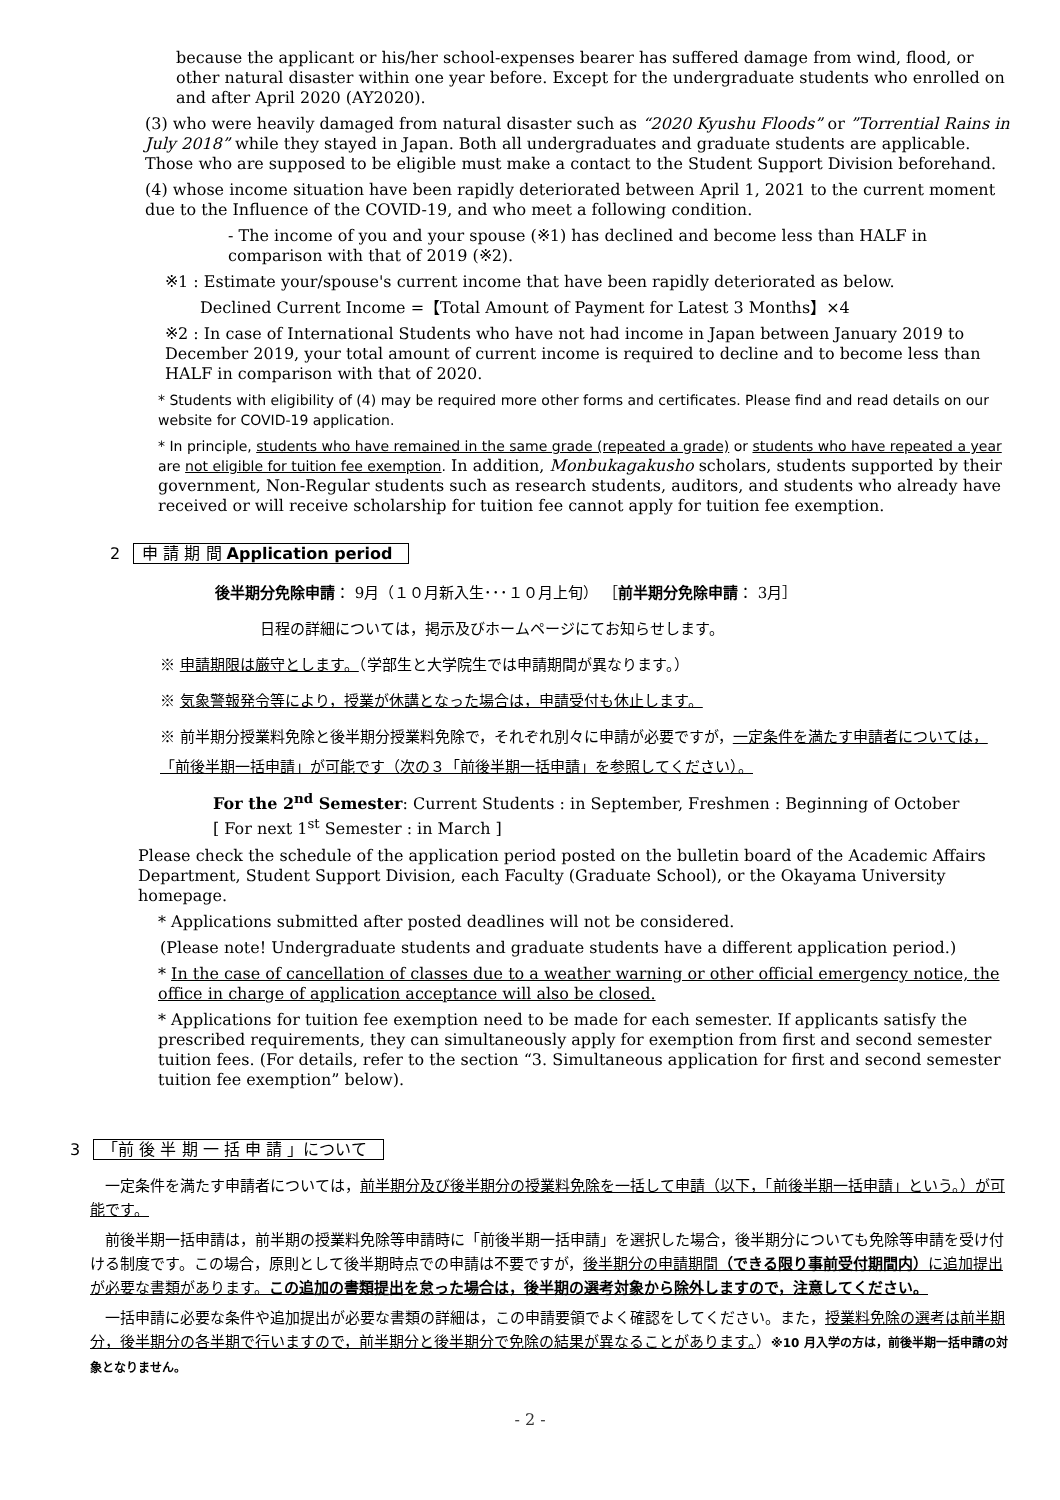because the applicant or his/her school-expenses bearer has suffered damage from wind, flood, or other natural disaster within one year before. Except for the undergraduate students who enrolled on and after April 2020 (AY2020).
(3) who were heavily damaged from natural disaster such as “2020 Kyushu Floods” or ”Torrential Rains in July 2018” while they stayed in Japan. Both all undergraduates and graduate students are applicable. Those who are supposed to be eligible must make a contact to the Student Support Division beforehand.
(4) whose income situation have been rapidly deteriorated between April 1, 2021 to the current moment due to the Influence of the COVID-19, and who meet a following condition.
- The income of you and your spouse (※1) has declined and become less than HALF in comparison with that of 2019 (※2).
※1 : Estimate your/spouse's current income that have been rapidly deteriorated as below.
Declined Current Income =【Total Amount of Payment for Latest 3 Months】×4
※2 : In case of International Students who have not had income in Japan between January 2019 to December 2019, your total amount of current income is required to decline and to become less than HALF in comparison with that of 2020.
* Students with eligibility of (4) may be required more other forms and certificates. Please find and read details on our website for COVID-19 application.
* In principle, students who have remained in the same grade (repeated a grade) or students who have repeated a year are not eligible for tuition fee exemption. In addition, Monbukagakusho scholars, students supported by their government, Non-Regular students such as research students, auditors, and students who already have received or will receive scholarship for tuition fee cannot apply for tuition fee exemption.
2 申 請 期 間 Application period
後半期分免除申請： 9月（１０月新入生･･･１０月上旬） ［前半期分免除申請： 3月］
日程の詳細については，掲示及びホームページにてお知らせします。
※ 申請期限は厳守とします。（学部生と大学院生では申請期間が異なります。）
※ 気象警報発令等により，授業が休講となった場合は，申請受付も休止します。
※ 前半期分授業料免除と後半期分授業料免除で，それぞれ別々に申請が必要ですが，一定条件を満たす申請者については，「前後半期一括申請」が可能です（次の３「前後半期一括申請」を参照してください）。
For the 2<sup>nd</sup> Semester: Current Students : in September, Freshmen : Beginning of October
[ For next 1<sup>st</sup> Semester : in March ]
Please check the schedule of the application period posted on the bulletin board of the Academic Affairs Department, Student Support Division, each Faculty (Graduate School), or the Okayama University homepage.
* Applications submitted after posted deadlines will not be considered.
(Please note! Undergraduate students and graduate students have a different application period.)
* In the case of cancellation of classes due to a weather warning or other official emergency notice, the office in charge of application acceptance will also be closed.
* Applications for tuition fee exemption need to be made for each semester. If applicants satisfy the prescribed requirements, they can simultaneously apply for exemption from first and second semester tuition fees. (For details, refer to the section “3. Simultaneous application for first and second semester tuition fee exemption” below).
3 「前 後 半 期 一 括 申 請 」について
　一定条件を満たす申請者については，前半期分及び後半期分の授業料免除を一括して申請（以下，「前後半期一括申請」という。）が可能です。
　前後半期一括申請は，前半期の授業料免除等申請時に「前後半期一括申請」を選択した場合，後半期分についても免除等申請を受け付ける制度です。この場合，原則として後半期時点での申請は不要ですが，後半期分の申請期間（できる限り事前受付期間内）に追加提出が必要な書類があります。この追加の書類提出を怠った場合は，後半期の選考対象から除外しますので，注意してください。
　一括申請に必要な条件や追加提出が必要な書類の詳細は，この申請要領でよく確認をしてください。また，授業料免除の選考は前半期分，後半期分の各半期で行いますので，前半期分と後半期分で免除の結果が異なることがあります。）※10 月入学の方は，前後半期一括申請の対象となりません。
- 2 -